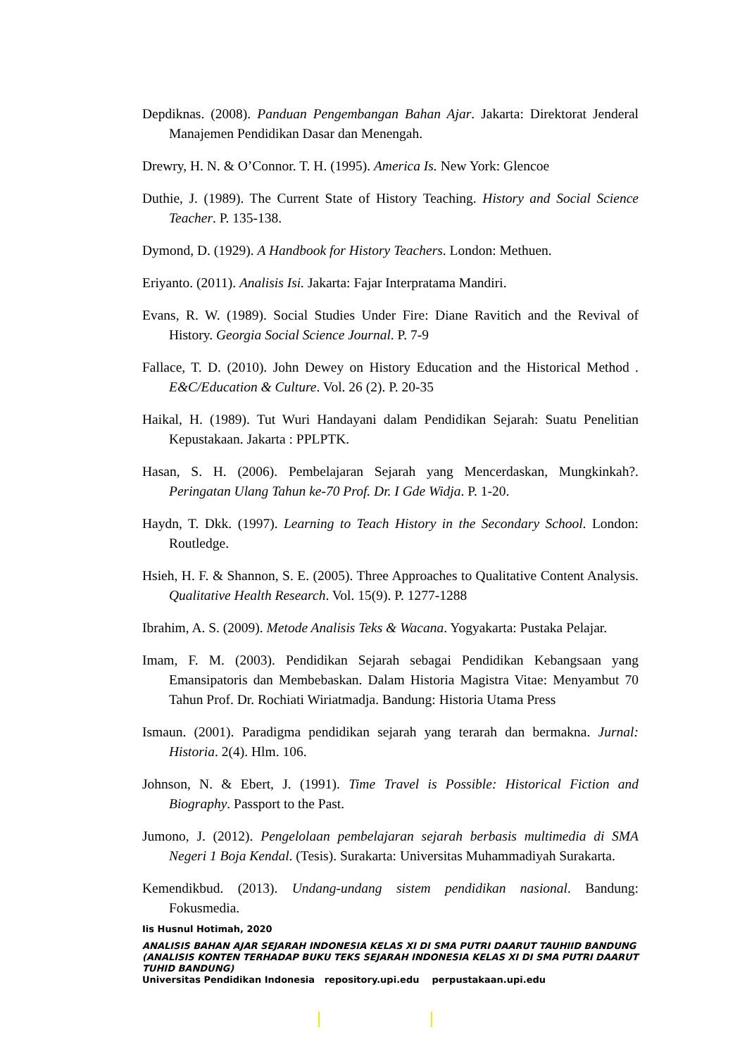Depdiknas. (2008). Panduan Pengembangan Bahan Ajar. Jakarta: Direktorat Jenderal Manajemen Pendidikan Dasar dan Menengah.
Drewry, H. N. & O’Connor. T. H. (1995). America Is. New York: Glencoe
Duthie, J. (1989). The Current State of History Teaching. History and Social Science Teacher. P. 135-138.
Dymond, D. (1929). A Handbook for History Teachers. London: Methuen.
Eriyanto. (2011). Analisis Isi. Jakarta: Fajar Interpratama Mandiri.
Evans, R. W. (1989). Social Studies Under Fire: Diane Ravitich and the Revival of History. Georgia Social Science Journal. P. 7-9
Fallace, T. D. (2010). John Dewey on History Education and the Historical Method . E&C/Education & Culture. Vol. 26 (2). P. 20-35
Haikal, H. (1989). Tut Wuri Handayani dalam Pendidikan Sejarah: Suatu Penelitian Kepustakaan. Jakarta : PPLPTK.
Hasan, S. H. (2006). Pembelajaran Sejarah yang Mencerdaskan, Mungkinkah?. Peringatan Ulang Tahun ke-70 Prof. Dr. I Gde Widja. P. 1-20.
Haydn, T. Dkk. (1997). Learning to Teach History in the Secondary School. London: Routledge.
Hsieh, H. F. & Shannon, S. E. (2005). Three Approaches to Qualitative Content Analysis. Qualitative Health Research. Vol. 15(9). P. 1277-1288
Ibrahim, A. S. (2009). Metode Analisis Teks & Wacana. Yogyakarta: Pustaka Pelajar.
Imam, F. M. (2003). Pendidikan Sejarah sebagai Pendidikan Kebangsaan yang Emansipatoris dan Membebaskan. Dalam Historia Magistra Vitae: Menyambut 70 Tahun Prof. Dr. Rochiati Wiriatmadja. Bandung: Historia Utama Press
Ismaun. (2001). Paradigma pendidikan sejarah yang terarah dan bermakna. Jurnal: Historia. 2(4). Hlm. 106.
Johnson, N. & Ebert, J. (1991). Time Travel is Possible: Historical Fiction and Biography. Passport to the Past.
Jumono, J. (2012). Pengelolaan pembelajaran sejarah berbasis multimedia di SMA Negeri 1 Boja Kendal. (Tesis). Surakarta: Universitas Muhammadiyah Surakarta.
Kemendikbud. (2013). Undang-undang sistem pendidikan nasional. Bandung: Fokusmedia.
Iis Husnul Hotimah, 2020
ANALISIS BAHAN AJAR SEJARAH INDONESIA KELAS XI DI SMA PUTRI DAARUT TAUHIID BANDUNG (ANALISIS KONTEN TERHADAP BUKU TEKS SEJARAH INDONESIA KELAS XI DI SMA PUTRI DAARUT TUHID BANDUNG)
Universitas Pendidikan Indonesia repository.upi.edu perpustakaan.upi.edu